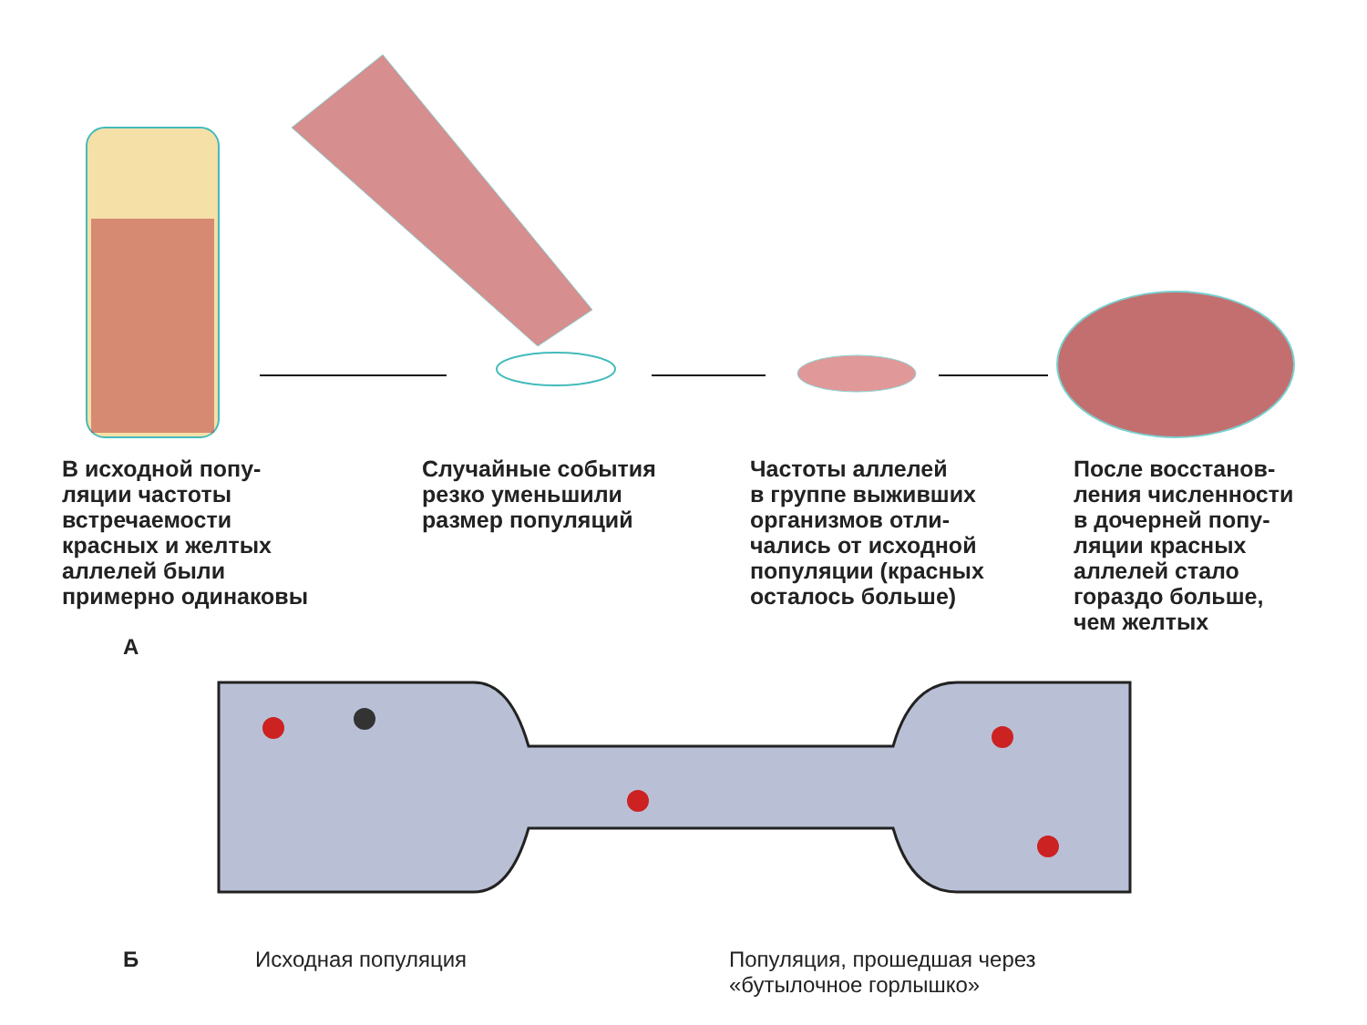В исходной попу- ляции частоты встречаемости красных и желтых аллелей были примерно одинаковы
Случайные события резко уменьшили размер популяций
Частоты аллелей в группе выживших организмов отли- чались от исходной популяции (красных осталось больше)
После восстанов- ления численности в дочерней попу- ляции красных аллелей стало гораздо больше, чем желтых
А
Б Исходная популяция Популяция, прошедшая через
«бутылочное горлышко»